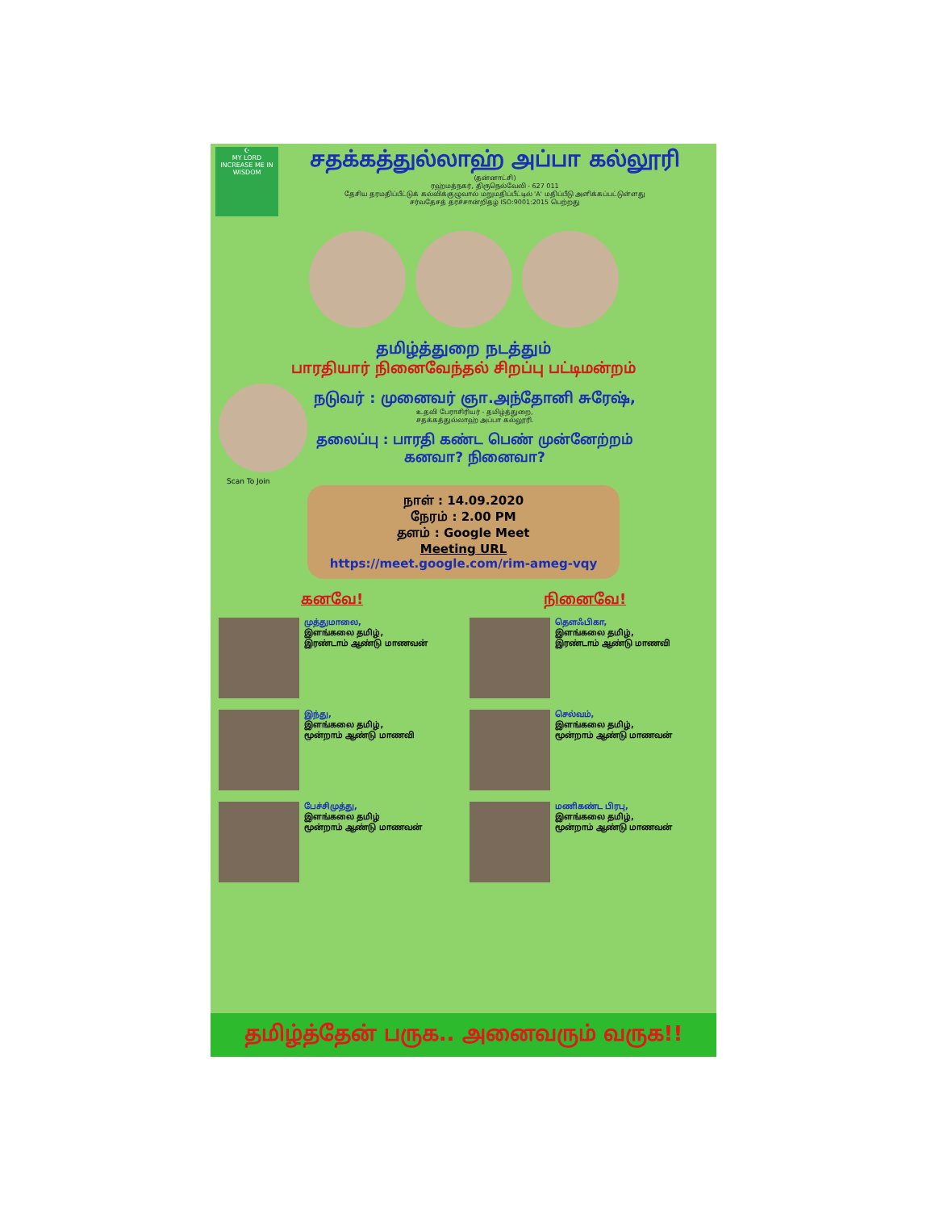☪
MY LORD
INCREASE ME IN WISDOM
சதக்கத்துல்லாஹ் அப்பா கல்லூரி
(தன்னாட்சி)
ரஹ்மத்நகர், திருநெல்வேலி - 627 011
தேசிய தரமதிப்பீட்டுக் கல்விக்குழுவால் மறுமதிப்பீட்டில் 'A' மதிப்பீடு அளிக்கப்பட்டுள்ளது
சர்வதேசத் தரச்சான்றிதழ் ISO:9001:2015 பெற்றது
தமிழ்த்துறை நடத்தும்
பாரதியார் நினைவேந்தல் சிறப்பு பட்டிமன்றம்
நடுவர் : முனைவர் ஞா.அந்தோனி சுரேஷ்,
உதவி பேராசிரியர் - தமிழ்த்துறை,
சதக்கத்துல்லாஹ் அப்பா கல்லூரி.
தலைப்பு : பாரதி கண்ட பெண் முன்னேற்றம்
கனவா? நினைவா?
Scan To Join
நாள் : 14.09.2020
நேரம் : 2.00 PM
தளம் : Google Meet
Meeting URL
https://meet.google.com/rim-ameg-vqy
கனவே! நினைவே!
முத்துமாலை,
இளங்கலை தமிழ்,
இரண்டாம் ஆண்டு மாணவன்
தௌஃபிகா,
இளங்கலை தமிழ்,
இரண்டாம் ஆண்டு மாணவி
இந்து,
இளங்கலை தமிழ்,
மூன்றாம் ஆண்டு மாணவி
செல்வம்,
இளங்கலை தமிழ்,
மூன்றாம் ஆண்டு மாணவன்
பேச்சிமுத்து,
இளங்கலை தமிழ்
மூன்றாம் ஆண்டு மாணவன்
மணிகண்ட பிரபு,
இளங்கலை தமிழ்,
மூன்றாம் ஆண்டு மாணவன்
தமிழ்த்தேன் பருக.. அனைவரும் வருக!!